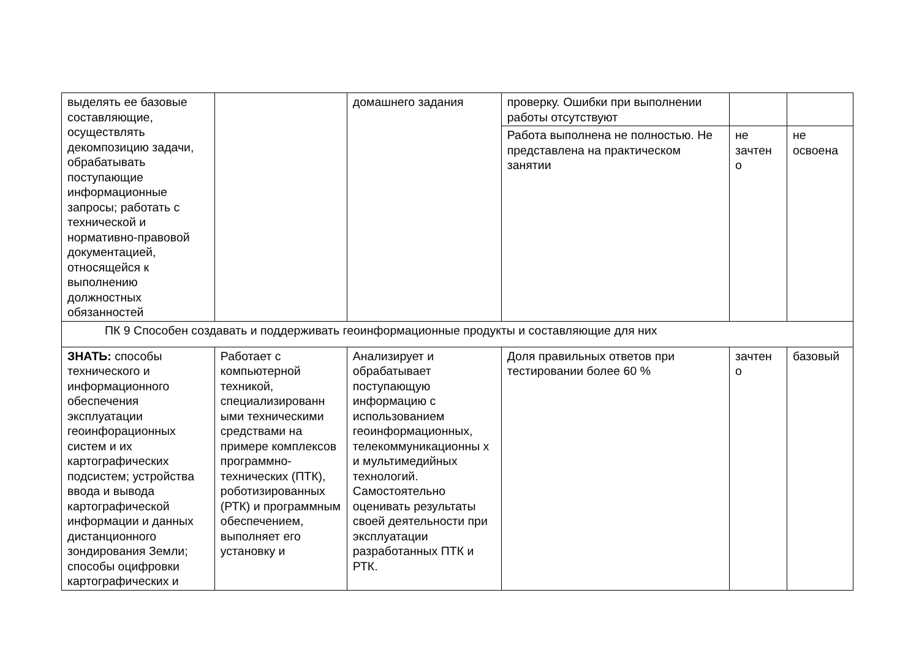| выделять ее базовые составляющие, осуществлять декомпозицию задачи, обрабатывать поступающие информационные запросы; работать с технической и нормативно-правовой документацией, относящейся к выполнению должностных обязанностей | | домашнего задания | проверку. Ошибки при выполнении работы отсутствуют | | |
| | | | Работа выполнена не полностью. Не представлена на практическом занятии | не зачтен о | не освоена |
| ПК 9 Способен создавать и поддерживать геоинформационные продукты и составляющие для них | | | | | |
| ЗНАТЬ: способы технического и информационного обеспечения эксплуатации геоинфорационных систем и их картографических подсистем; устройства ввода и вывода картографической информации и данных дистанционного зондирования Земли; способы оцифровки картографических и | Работает с компьютерной техникой, специализированн ыми техническими средствами на примере комплексов программно-технических (ПТК), роботизированных (РТК) и программным обеспечением, выполняет его установку и | Анализирует и обрабатывает поступающую информацию с использованием геоинформационных, телекоммуникационны х и мультимедийных технологий. Самостоятельно оценивать результаты своей деятельности при эксплуатации разработанных ПТК и РТК. | Доля правильных ответов при тестировании более 60 % | зачтен о | базовый |